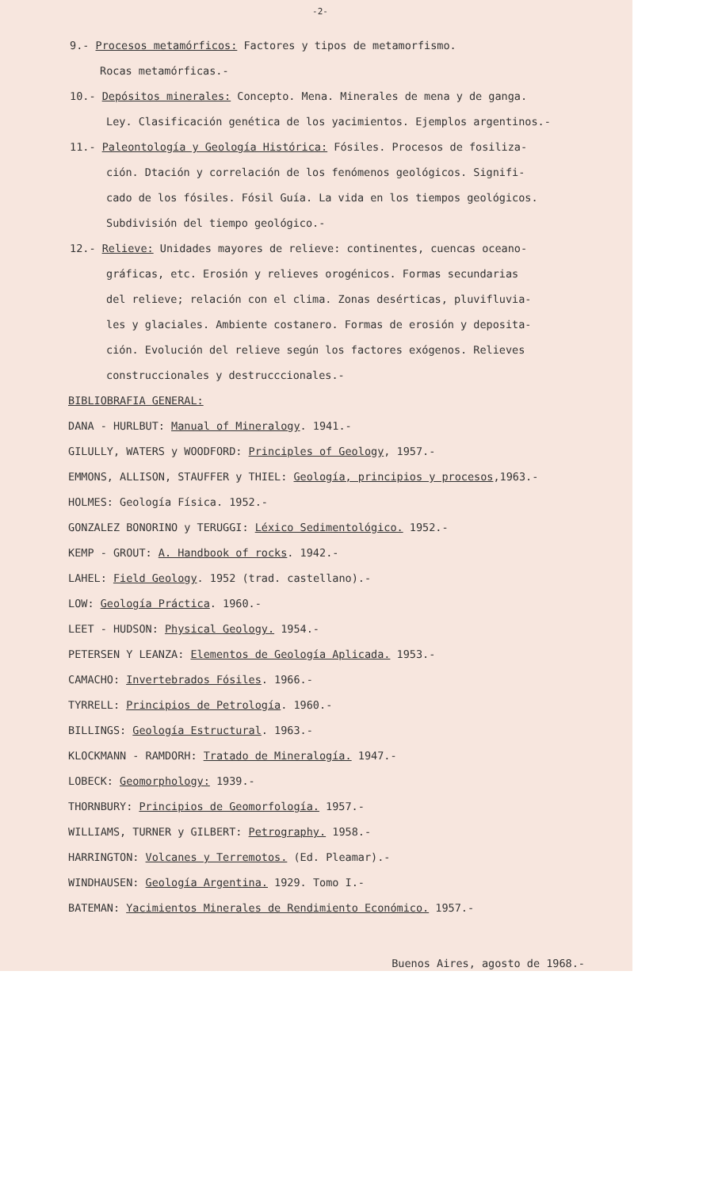-2-
9.- Procesos metamórficos: Factores y tipos de metamorfismo.
Rocas metamórficas.-
10.- Depósitos minerales: Concepto. Mena. Minerales de mena y de ganga.
Ley. Clasificación genética de los yacimientos. Ejemplos argentinos.-
11.- Paleontología y Geología Histórica: Fósiles. Procesos de fosiliza-
ción. Dtación y correlación de los fenómenos geológicos. Signifi-
cado de los fósiles. Fósil Guía. La vida en los tiempos geológicos.
Subdivisión del tiempo geológico.-
12.- Relieve: Unidades mayores de relieve: continentes, cuencas oceano-
gráficas, etc. Erosión y relieves orogénicos. Formas secundarias
del relieve; relación con el clima. Zonas desérticas, pluvifluvia-
les y glaciales. Ambiente costanero. Formas de erosión y deposita-
ción. Evolución del relieve según los factores exógenos. Relieves
construccionales y destrucccionales.-
BIBLIOBRAFIA GENERAL:
DANA - HURLBUT: Manual of Mineralogy. 1941.-
GILULLY, WATERS y WOODFORD: Principles of Geology, 1957.-
EMMONS, ALLISON, STAUFFER y THIEL: Geología, principios y procesos,1963.-
HOLMES: Geología Física. 1952.-
GONZALEZ BONORINO y TERUGGI: Léxico Sedimentológico. 1952.-
KEMP - GROUT: A. Handbook of rocks. 1942.-
LAHEL: Field Geology. 1952 (trad. castellano).-
LOW: Geología Práctica. 1960.-
LEET - HUDSON: Physical Geology. 1954.-
PETERSEN Y LEANZA: Elementos de Geología Aplicada. 1953.-
CAMACHO: Invertebrados Fósiles. 1966.-
TYRRELL: Principios de Petrología. 1960.-
BILLINGS: Geología Estructural. 1963.-
KLOCKMANN - RAMDORH: Tratado de Mineralogía. 1947.-
LOBECK: Geomorphology: 1939.-
THORNBURY: Principios de Geomorfología. 1957.-
WILLIAMS, TURNER y GILBERT: Petrography. 1958.-
HARRINGTON: Volcanes y Terremotos. (Ed. Pleamar).-
WINDHAUSEN: Geología Argentina. 1929. Tomo I.-
BATEMAN: Yacimientos Minerales de Rendimiento Económico. 1957.-
Buenos Aires, agosto de 1968.-